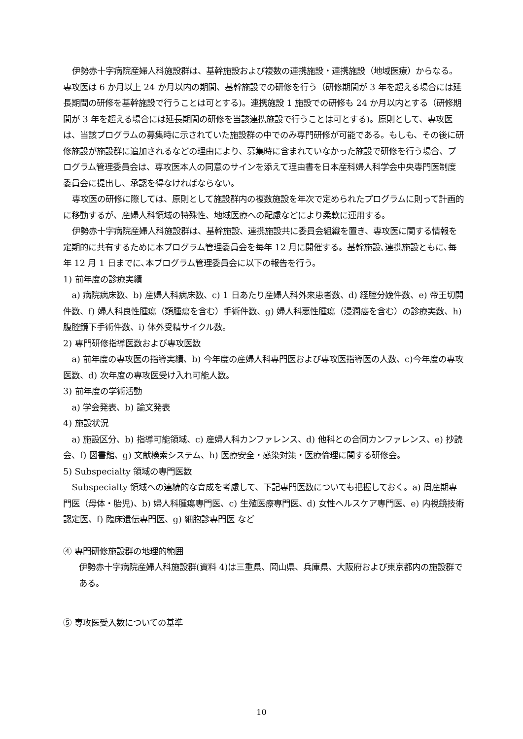伊勢赤十字病院産婦人科施設群は、基幹施設および複数の連携施設・連携施設（地域医療）からなる。専攻医は 6 か月以上 24 か月以内の期間、基幹施設での研修を行う（研修期間が 3 年を超える場合には延長期間の研修を基幹施設で行うことは可とする)。連携施設 1 施設での研修も 24 か月以内とする（研修期間が 3 年を超える場合には延長期間の研修を当該連携施設で行うことは可とする)。原則として、専攻医は、当該プログラムの募集時に示されていた施設群の中でのみ専門研修が可能である。もしも、その後に研修施設が施設群に追加されるなどの理由により、募集時に含まれていなかった施設で研修を行う場合、プログラム管理委員会は、専攻医本人の同意のサインを添えて理由書を日本産科婦人科学会中央専門医制度委員会に提出し、承認を得なければならない。
専攻医の研修に際しては、原則として施設群内の複数施設を年次で定められたプログラムに則って計画的に移動するが、産婦人科領域の特殊性、地域医療への配慮などにより柔軟に運用する。
伊勢赤十字病院産婦人科施設群は、基幹施設、連携施設共に委員会組織を置き、専攻医に関する情報を定期的に共有するために本プログラム管理委員会を毎年 12 月に開催する。基幹施設､連携施設ともに､毎年 12 月 1 日までに､本プログラム管理委員会に以下の報告を行う。
1) 前年度の診療実績
a) 病院病床数、b) 産婦人科病床数、c) 1 日あたり産婦人科外来患者数、d) 経腟分娩件数、e) 帝王切開件数、f) 婦人科良性腫瘍（類腫瘍を含む）手術件数、g) 婦人科悪性腫瘍（浸潤癌を含む）の診療実数、h) 腹腔鏡下手術件数、i) 体外受精サイクル数。
2) 専門研修指導医数および専攻医数
a) 前年度の専攻医の指導実績、b) 今年度の産婦人科専門医および専攻医指導医の人数、c)今年度の専攻医数、d) 次年度の専攻医受け入れ可能人数。
3) 前年度の学術活動
a) 学会発表、b) 論文発表
4) 施設状況
a) 施設区分、b) 指導可能領域、c) 産婦人科カンファレンス、d) 他科との合同カンファレンス、e) 抄読会、f) 図書館、g) 文献検索システム、h) 医療安全・感染対策・医療倫理に関する研修会。
5) Subspecialty 領域の専門医数
Subspecialty 領域への連続的な育成を考慮して、下記専門医数についても把握しておく。a) 周産期専門医（母体・胎児)、b) 婦人科腫瘍専門医、c) 生殖医療専門医、d) 女性ヘルスケア専門医、e) 内視鏡技術認定医、f) 臨床遺伝専門医、g) 細胞診専門医 など
④ 専門研修施設群の地理的範囲
伊勢赤十字病院産婦人科施設群(資料 4)は三重県、岡山県、兵庫県、大阪府および東京都内の施設群である。
⑤ 専攻医受入数についての基準
10